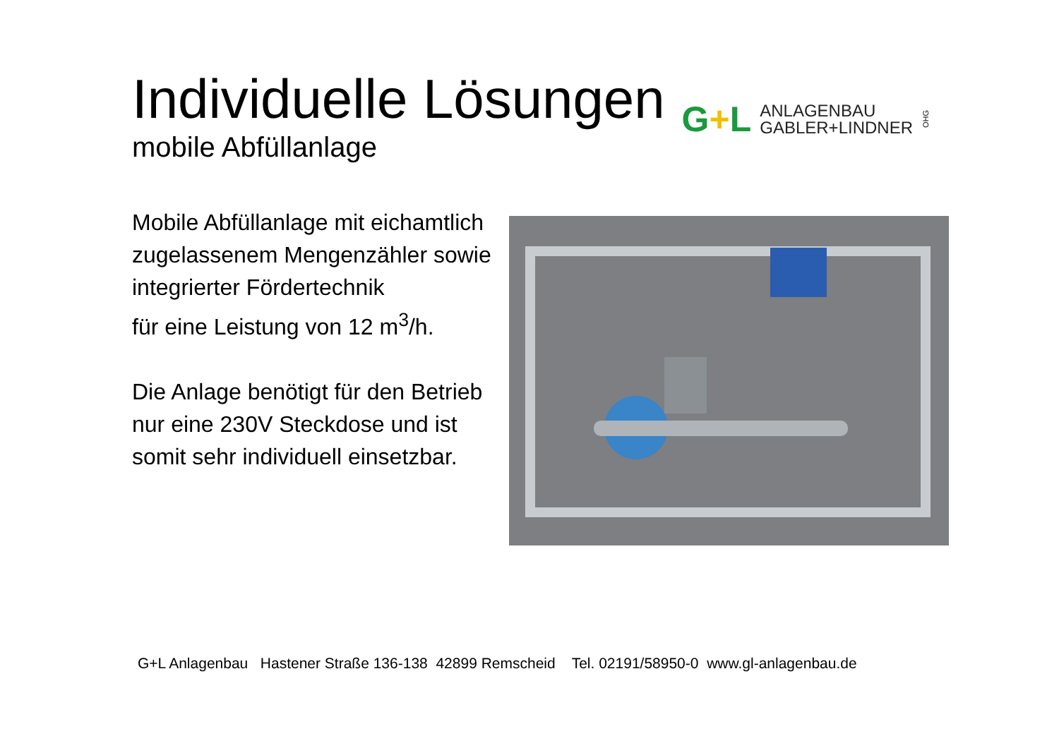Individuelle Lösungen
mobile Abfüllanlage
G+L
ANLAGENBAU
GABLER+LINDNER
OHG
Mobile Abfüllanlage mit eichamtlich zugelassenem Mengenzähler sowie integrierter Fördertechnik
für eine Leistung von 12 m<sup>3</sup>/h.
Die Anlage benötigt für den Betrieb nur eine 230V Steckdose und ist somit sehr individuell einsetzbar.
G+L Anlagenbau Hastener Straße 136-138 42899 Remscheid Tel. 02191/58950-0 www.gl-anlagenbau.de